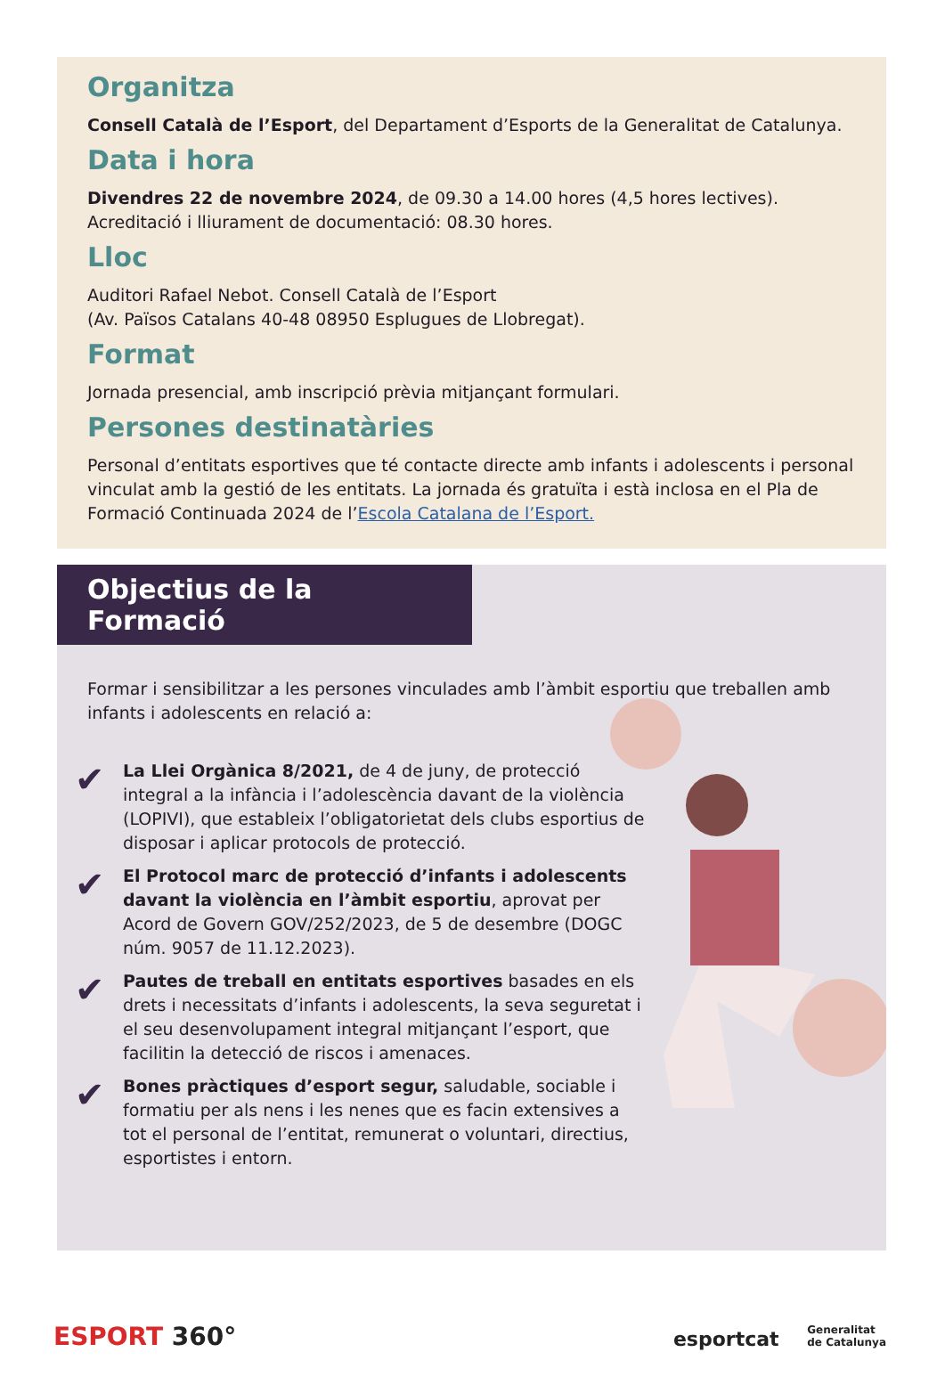Organitza
Consell Català de l’Esport, del Departament d’Esports de la Generalitat de Catalunya.
Data i hora
Divendres 22 de novembre 2024, de 09.30 a 14.00 hores (4,5 hores lectives).
Acreditació i lliurament de documentació: 08.30 hores.
Lloc
Auditori Rafael Nebot. Consell Català de l’Esport
(Av. Països Catalans 40-48 08950 Esplugues de Llobregat).
Format
Jornada presencial, amb inscripció prèvia mitjançant formulari.
Persones destinatàries
Personal d’entitats esportives que té contacte directe amb infants i adolescents i personal vinculat amb la gestió de les entitats. La jornada és gratuïta i està inclosa en el Pla de Formació Continuada 2024 de l’Escola Catalana de l’Esport.
Objectius de la Formació
Formar i sensibilitzar a les persones vinculades amb l’àmbit esportiu que treballen amb infants i adolescents en relació a:
✔
La Llei Orgànica 8/2021, de 4 de juny, de protecció integral a la infància i l’adolescència davant de la violència (LOPIVI), que estableix l’obligatorietat dels clubs esportius de disposar i aplicar protocols de protecció.
✔
El Protocol marc de protecció d’infants i adolescents davant la violència en l’àmbit esportiu, aprovat per Acord de Govern GOV/252/2023, de 5 de desembre (DOGC núm. 9057 de 11.12.2023).
✔
Pautes de treball en entitats esportives basades en els drets i necessitats d’infants i adolescents, la seva seguretat i el seu desenvolupament integral mitjançant l’esport, que facilitin la detecció de riscos i amenaces.
✔
Bones pràctiques d’esport segur, saludable, sociable i formatiu per als nens i les nenes que es facin extensives a tot el personal de l’entitat, remunerat o voluntari, directius, esportistes i entorn.
ESPORT 360°
esportcat Generalitat
de Catalunya